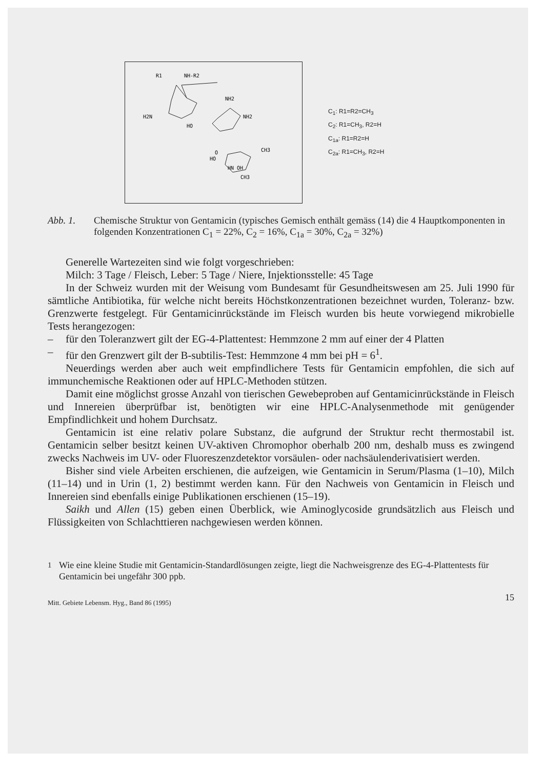R1
NH-R2
NH2
H2N
NH2
HO
O
CH3
HO
HN OH
CH3
C<sub>1</sub>: R1=R2=CH<sub>3</sub>
C<sub>2</sub>: R1=CH<sub>3</sub>, R2=H
C<sub>1a</sub>: R1=R2=H
C<sub>2a</sub>: R1=CH<sub>3</sub>, R2=H
Abb. 1. Chemische Struktur von Gentamicin (typisches Gemisch enthält gemäss (14) die 4 Hauptkomponenten in folgenden Konzentrationen C<sub>1</sub> = 22%, C<sub>2</sub> = 16%, C<sub>1a</sub> = 30%, C<sub>2a</sub> = 32%)
Generelle Wartezeiten sind wie folgt vorgeschrieben:
Milch: 3 Tage / Fleisch, Leber: 5 Tage / Niere, Injektionsstelle: 45 Tage
In der Schweiz wurden mit der Weisung vom Bundesamt für Gesundheitswesen am 25. Juli 1990 für sämtliche Antibiotika, für welche nicht bereits Höchstkonzentrationen bezeichnet wurden, Toleranz- bzw. Grenzwerte festgelegt. Für Gentamicinrückstände im Fleisch wurden bis heute vorwiegend mikrobielle Tests herangezogen:
– für den Toleranzwert gilt der EG-4-Plattentest: Hemmzone 2 mm auf einer der 4 Platten
– für den Grenzwert gilt der B-subtilis-Test: Hemmzone 4 mm bei pH = 6<sup>1</sup>.
Neuerdings werden aber auch weit empfindlichere Tests für Gentamicin empfohlen, die sich auf immunchemische Reaktionen oder auf HPLC-Methoden stützen.
Damit eine möglichst grosse Anzahl von tierischen Gewebeproben auf Gentamicinrückstände in Fleisch und Innereien überprüfbar ist, benötigten wir eine HPLC-Analysenmethode mit genügender Empfindlichkeit und hohem Durchsatz.
Gentamicin ist eine relativ polare Substanz, die aufgrund der Struktur recht thermostabil ist. Gentamicin selber besitzt keinen UV-aktiven Chromophor oberhalb 200 nm, deshalb muss es zwingend zwecks Nachweis im UV- oder Fluoreszenzdetektor vorsäulen- oder nachsäulenderivatisiert werden.
Bisher sind viele Arbeiten erschienen, die aufzeigen, wie Gentamicin in Serum/Plasma (1–10), Milch (11–14) und in Urin (1, 2) bestimmt werden kann. Für den Nachweis von Gentamicin in Fleisch und Innereien sind ebenfalls einige Publikationen erschienen (15–19).
Saikh und Allen (15) geben einen Überblick, wie Aminoglycoside grundsätzlich aus Fleisch und Flüssigkeiten von Schlachttieren nachgewiesen werden können.
<sup>1</sup> Wie eine kleine Studie mit Gentamicin-Standardlösungen zeigte, liegt die Nachweisgrenze des EG-4-Plattentests für Gentamicin bei ungefähr 300 ppb.
15
Mitt. Gebiete Lebensm. Hyg., Band 86 (1995)